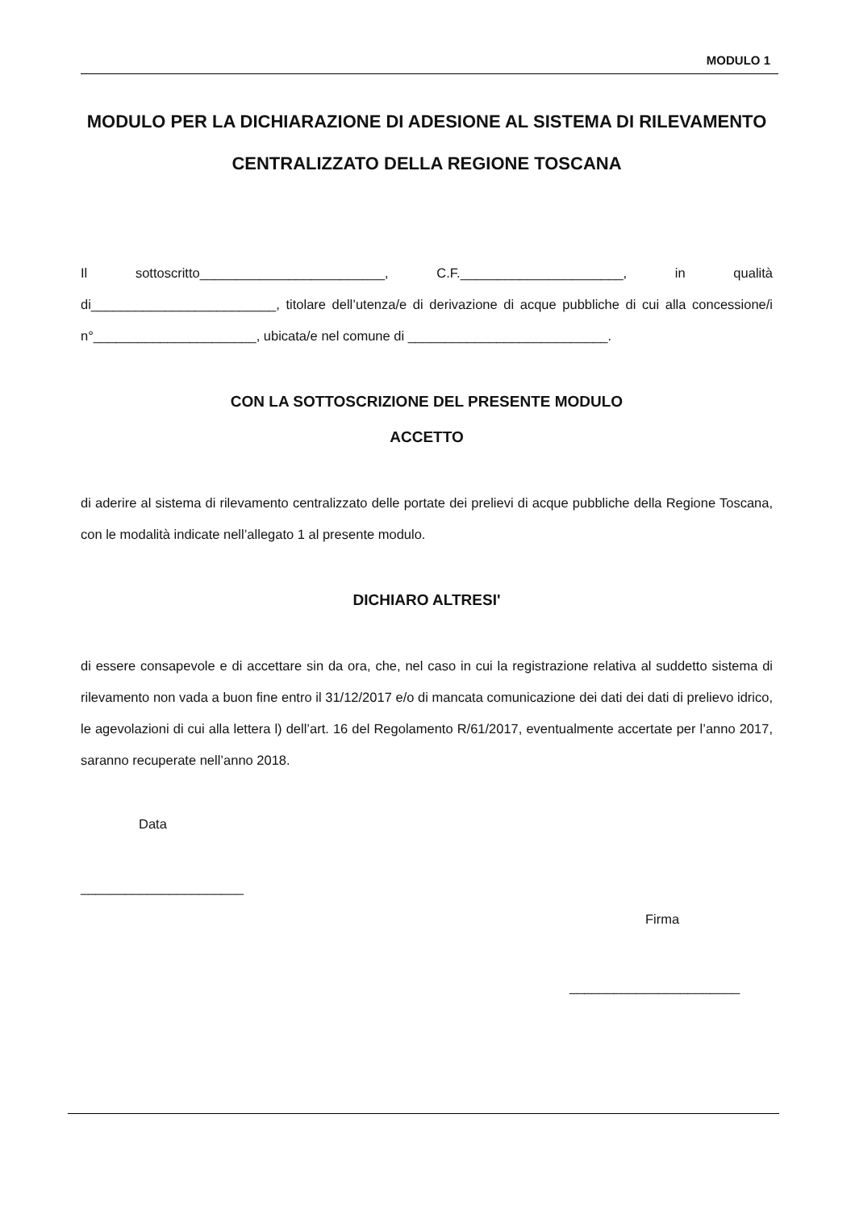MODULO 1
MODULO PER LA DICHIARAZIONE DI ADESIONE AL SISTEMA DI RILEVAMENTO CENTRALIZZATO DELLA REGIONE TOSCANA
Il sottoscritto_________________________, C.F.______________________, in qualità di_________________________, titolare dell’utenza/e di derivazione di acque pubbliche di cui alla concessione/i n°______________________, ubicata/e nel comune di ___________________________.
CON LA SOTTOSCRIZIONE DEL PRESENTE MODULO
ACCETTO
di aderire al sistema di rilevamento centralizzato delle portate dei prelievi di acque pubbliche della Regione Toscana, con le modalità indicate nell’allegato 1 al presente modulo.
DICHIARO ALTRESI'
di essere consapevole e di accettare sin da ora, che, nel caso in cui la registrazione relativa al suddetto sistema di rilevamento non vada a buon fine entro il 31/12/2017 e/o di mancata comunicazione dei dati dei dati di prelievo idrico, le agevolazioni di cui alla lettera l) dell’art. 16 del Regolamento R/61/2017, eventualmente accertate per l’anno 2017, saranno recuperate nell’anno 2018.
Data
______________________
Firma
_______________________